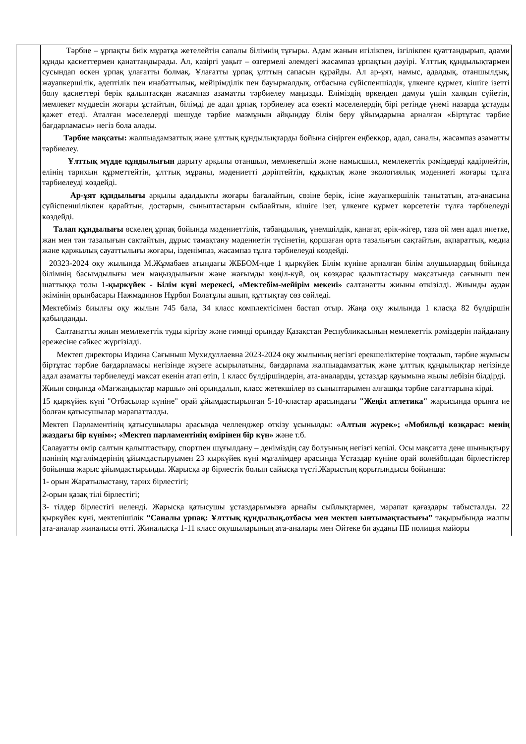| | Тәрбие – ұрпақты биік мұратқа жетелейтін сапалы білімнің тұғыры. Адам жанын игілікпен, ізгілікпен қуаттандырып, адами құнды қасиеттермен қанаттандырады. Ал, қазіргі уақыт – өзгермелі әлемдегі жасампаз ұрпақтың дәуірі. Ұлттық құндылықтармен сусындап өскен ұрпақ ұлағатты болмақ. Ұлағатты ұрпақ ұлттың сапасын құрайды. Ал ар-ұят, намыс, адалдық, отаншылдық, жауапкершілік, әдептілік пен инабаттылық, мейірімділік пен бауырмалдық, отбасына сүйіспеншілдік, үлкенге құрмет, кішіге ізетті болу қасиеттері берік қалыптасқан жасампаз азаматты тәрбиелеу маңызды. Еліміздің өркендеп дамуы үшін халқын сүйетін, мемлекет мүддесін жоғары ұстайтын, білімді де адал ұрпақ тәрбиелеу аса өзекті мәселелердің бірі ретінде үнемі назарда ұстауды қажет етеді. Аталған мәселелерді шешуде тәрбие мазмұнын айқындау білім беру ұйымдарына арналған «Біртұтас тәрбие бағдарламасы» негіз бола алады. Тәрбие мақсаты: жалпыадамзаттық және ұлттық құндылықтарды бойына сіңірген еңбекқор, адал, саналы, жасампаз азаматты тәрбиелеу. Ұлттық мүдде құндылығын дарыту арқылы отаншыл, мемлекетшіл және намысшыл, мемлекеттік рәміздерді қадірлейтін, елінің тарихын құрметтейтін, ұлттық мұраны, мәдениетті дәріптейтін, құқықтық және экологиялық мәдениеті жоғары тұлға тәрбиелеуді көздейді. Ар-ұят құндылығы арқылы адалдықты жоғары бағалайтын, сөзіне берік, ісіне жауапкершілік танытатын, ата-анасына сүйіспеншілікпен қарайтын, достарын, сыныптастарын сыйлайтын, кішіге ізет, үлкенге құрмет көрсететін тұлға тәрбиелеуді көздейді. Талап құндылығы өскелең ұрпақ бойында мәдениеттілік, табандылық, үнемшілдік, қанағат, ерік-жігер, таза ой мен адал ниетке, жан мен тән тазалығын сақтайтын, дұрыс тамақтану мәдениетін түсінетін, қоршаған орта тазалығын сақтайтын, ақпараттық, медиа және қаржылық сауаттылығы жоғары, ізденімпаз, жасампаз тұлға тәрбиелеуді көздейді. 20323-2024 оқу жылында М.Жұмабаев атындағы ЖББОМ-нде 1 қыркүйек Білім күніне арналған білім алушылардың бойында білімнің басымдылығы мен маңыздылығын және жағымды көңіл-күй, оң көзқарас қалыптастыру мақсатында сағыныш пен шаттыққа толы 1 -қыркүйек - Білім күні мерекесі, «Мектебім-мейірім мекені» салтанатты жиыны өткізілді. Жиынды аудан әкімінің орынбасары Нажмадинов Нұрбол Болатұлы ашып, құттықтау сөз сөйледі. Мектебіміз биылғы оқу жылын 745 бала, 34 класс комплектісімен бастап отыр. Жаңа оқу жылында 1 класқа 82 бүлдіршін қабылданды. Салтанатты жиын мемлекеттік туды кіргізу және гимнді орындау Қазақстан Республикасының мемлекеттік рәміздерін пайдалану ережесіне сәйкес жүргізілді. Мектеп директоры Издина Сағыныш Мухидуллаевна 2023-2024 оқу жылының негізгі ерекшеліктеріне тоқталып, тәрбие жұмысы біртұтас тәрбие бағдарламасы негізінде жүзеге асырылатыны, бағдарлама жалпыадамзаттық және ұлттық құндылықтар негізінде адал азаматты тәрбиелеуді мақсат екенін атап өтіп, 1 класс бүлдіршіндерін, ата-аналарды, ұстаздар қауымына жылы лебізін білдірді. Жиын соңында «Мағжандықтар маршы» әні орындалып, класс жетекшілер өз сыныптарымен алғашқы тәрбие сағаттарына кірді. 15 қыркүйек күні "Отбасылар күніне" орай ұйымдастырылған 5-10-кластар арасындағы "Жеңіл атлетика" жарысында орынға ие болған қатысушылар марапатталды. Мектеп Парламентінің қатысушылары арасында челленджер өткізу ұсынылды: « Алтын жүрек»; «Мобильді көзқарас: менің жаздағы бір күнім»; «Мектеп парламентінің өмірінен бір күн» және т.б. Салауатты өмір салтын қалыптастыру, спортпен шұғылдану – деніміздің сау болуының негізгі кепілі. Осы мақсатта дене шынықтыру пәнінің мұғалімдерінің ұйымдастыруымен 23 қыркүйек күні мұғалімдер арасында Ұстаздар күніне орай волейболдан бірлестіктер бойынша жарыс ұйымдастырылды. Жарысқа әр бірлестік болып сайысқа түсті.Жарыстың қорытындысы бойынша: 1- орын Жаратылыстану, тарих бірлестігі; 2-орын қазақ тілі бірлестігі; 3- тілдер бірлестігі иеленді. Жарысқа қатысушы ұстаздарымызға арнайы сыйлықтармен, марапат қағаздары табысталды. 22 қыркүйек күні, мектепішілік “Саналы ұрпақ: Ұлттық құндылық,отбасы мен мектеп ынтымақтастығы” тақырыбында жалпы ата-аналар жиналысы өтті. Жиналысқа 1-11 класс оқушыларының ата-аналары мен Әйтеке би ауданы ІІБ полиция майоры |